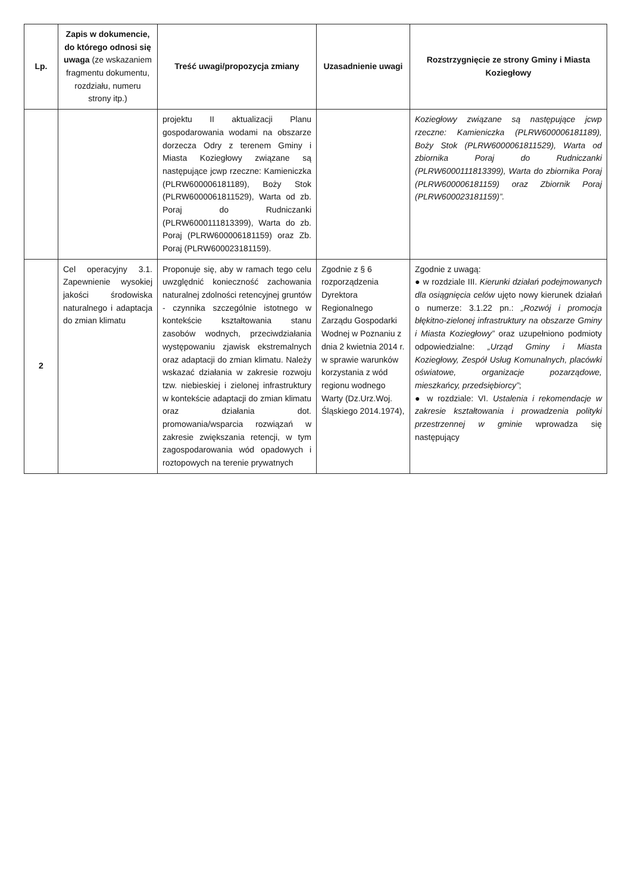| Lp. | Zapis w dokumencie, do którego odnosi się uwaga (ze wskazaniem fragmentu dokumentu, rozdziału, numeru strony itp.) | Treść uwagi/propozycja zmiany | Uzasadnienie uwagi | Rozstrzygnięcie ze strony Gminy i Miasta Koziegłowy |
| --- | --- | --- | --- | --- |
| | | projektu II aktualizacji Planu gospodarowania wodami na obszarze dorzecza Odry z terenem Gminy i Miasta Koziegłowy związane są następujące jcwp rzeczne: Kamieniczka (PLRW600006181189), Boży Stok (PLRW600006181152​9), Warta od zb. Poraj do Rudniczanki (PLRW6000111813399), Warta do zb. Poraj (PLRW600006181159) oraz Zb. Poraj (PLRW600023181159). | | Koziegłowy związane są następujące jcwp rzeczne: Kamieniczka (PLRW600006181189), Boży Stok (PLRW6000061811529), Warta od zbiornika Poraj do Rudniczanki (PLRW6000111813399), Warta do zbiornika Poraj (PLRW600006181159) oraz Zbiornik Poraj (PLRW600023181159)”. |
| 2 | Cel operacyjny 3.1. Zapewnienie wysokiej jakości środowiska naturalnego i adaptacja do zmian klimatu | Proponuje się, aby w ramach tego celu uwzględnić konieczność zachowania naturalnej zdolności retencyjnej gruntów - czynnika szczególnie istotnego w kontekście kształtowania stanu zasobów wodnych, przeciwdziałania występowaniu zjawisk ekstremalnych oraz adaptacji do zmian klimatu. Należy wskazać działania w zakresie rozwoju tzw. niebieskiej i zielonej infrastruktury w kontekście adaptacji do zmian klimatu oraz działania dot. promowania/wsparcia rozwiązań w zakresie zwiększania retencji, w tym zagospodarowania wód opadowych i roztopowych na terenie prywatnych | Zgodnie z § 6 rozporządzenia Dyrektora Regionalnego Zarządu Gospodarki Wodnej w Poznaniu z dnia 2 kwietnia 2014 r. w sprawie warunków korzystania z wód regionu wodnego Warty (Dz.Urz.Woj. Śląskiego 2014.1974), | Zgodnie z uwagą: ● w rozdziale III. Kierunki działań podejmowanych dla osiągnięcia celów ujęto nowy kierunek działań o numerze: 3.1.22 pn.: „Rozwój i promocja błękitno-zielonej infrastruktury na obszarze Gminy i Miasta Koziegłowy” oraz uzupełniono podmioty odpowiedzialne: „Urząd Gminy i Miasta Koziegłowy, Zespół Usług Komunalnych, placówki oświatowe, organizacje pozarządowe, mieszkańcy, przedsiębiorcy” ; ● w rozdziale: VI. Ustalenia i rekomendacje w zakresie kształtowania i prowadzenia polityki przestrzennej w gminie wprowadza się następujący |